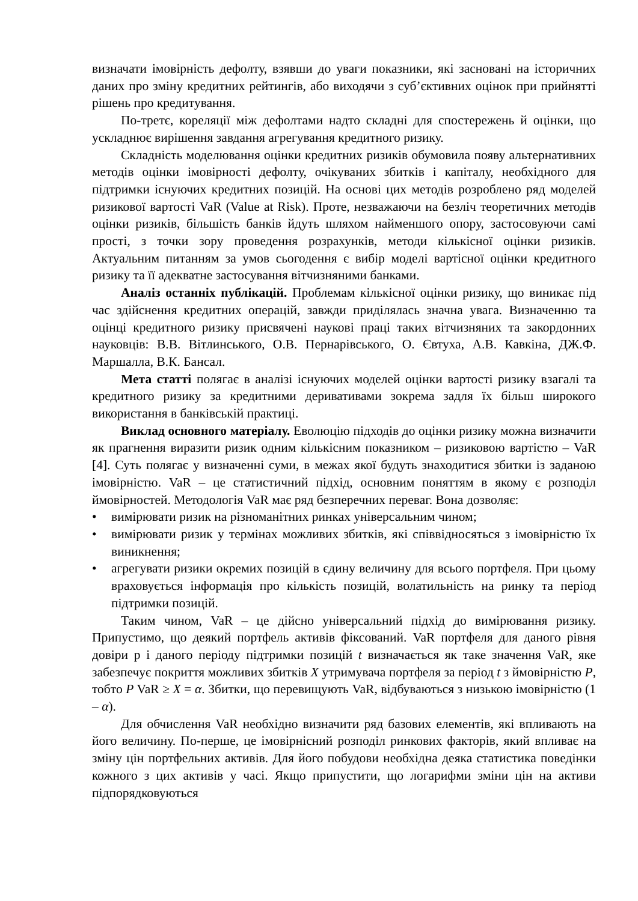визначати імовірність дефолту, взявши до уваги показники, які засновані на історичних даних про зміну кредитних рейтингів, або виходячи з суб’єктивних оцінок при прийнятті рішень про кредитування.
По-третє, кореляції між дефолтами надто складні для спостережень й оцінки, що ускладнює вирішення завдання агрегування кредитного ризику.
Складність моделювання оцінки кредитних ризиків обумовила появу альтернативних методів оцінки імовірності дефолту, очікуваних збитків і капіталу, необхідного для підтримки існуючих кредитних позицій. На основі цих методів розроблено ряд моделей ризикової вартості VaR (Value at Risk). Проте, незважаючи на безліч теоретичних методів оцінки ризиків, більшість банків йдуть шляхом найменшого опору, застосовуючи самі прості, з точки зору проведення розрахунків, методи кількісної оцінки ризиків. Актуальним питанням за умов сьогодення є вибір моделі вартісної оцінки кредитного ризику та її адекватне застосування вітчизняними банками.
Аналіз останніх публікацій. Проблемам кількісної оцінки ризику, що виникає під час здійснення кредитних операцій, завжди приділялась значна увага. Визначенню та оцінці кредитного ризику присвячені наукові праці таких вітчизняних та закордонних науковців: В.В. Вітлинського, О.В. Пернарівського, О. Євтуха, А.В. Кавкіна, ДЖ.Ф. Маршалла, В.К. Бансал.
Мета статті полягає в аналізі існуючих моделей оцінки вартості ризику взагалі та кредитного ризику за кредитними деривативами зокрема задля їх більш широкого використання в банківській практиці.
Виклад основного матеріалу. Еволюцію підходів до оцінки ризику можна визначити як прагнення виразити ризик одним кількісним показником – ризиковою вартістю – VaR [4]. Суть полягає у визначенні суми, в межах якої будуть знаходитися збитки із заданою імовірністю. VaR – це статистичний підхід, основним поняттям в якому є розподіл ймовірностей. Методологія VaR має ряд безперечних переваг. Вона дозволяє:
• вимірювати ризик на різноманітних ринках універсальним чином;
• вимірювати ризик у термінах можливих збитків, які співвідносяться з імовірністю їх виникнення;
• агрегувати ризики окремих позицій в єдину величину для всього портфеля. При цьому враховується інформація про кількість позицій, волатильність на ринку та період підтримки позицій.
Таким чином, VaR – це дійсно універсальний підхід до вимірювання ризику. Припустимо, що деякий портфель активів фіксований. VaR портфеля для даного рівня довіри р і даного періоду підтримки позицій t визначається як таке значення VaR, яке забезпечує покриття можливих збитків X утримувача портфеля за період t з ймовірністю P, тобто P VaR ≥ X = α. Збитки, що перевищують VaR, відбуваються з низькою імовірністю (1 – α).
Для обчислення VaR необхідно визначити ряд базових елементів, які впливають на його величину. По-перше, це імовірнісний розподіл ринкових факторів, який впливає на зміну цін портфельних активів. Для його побудови необхідна деяка статистика поведінки кожного з цих активів у часі. Якщо припустити, що логарифми зміни цін на активи підпорядковуються